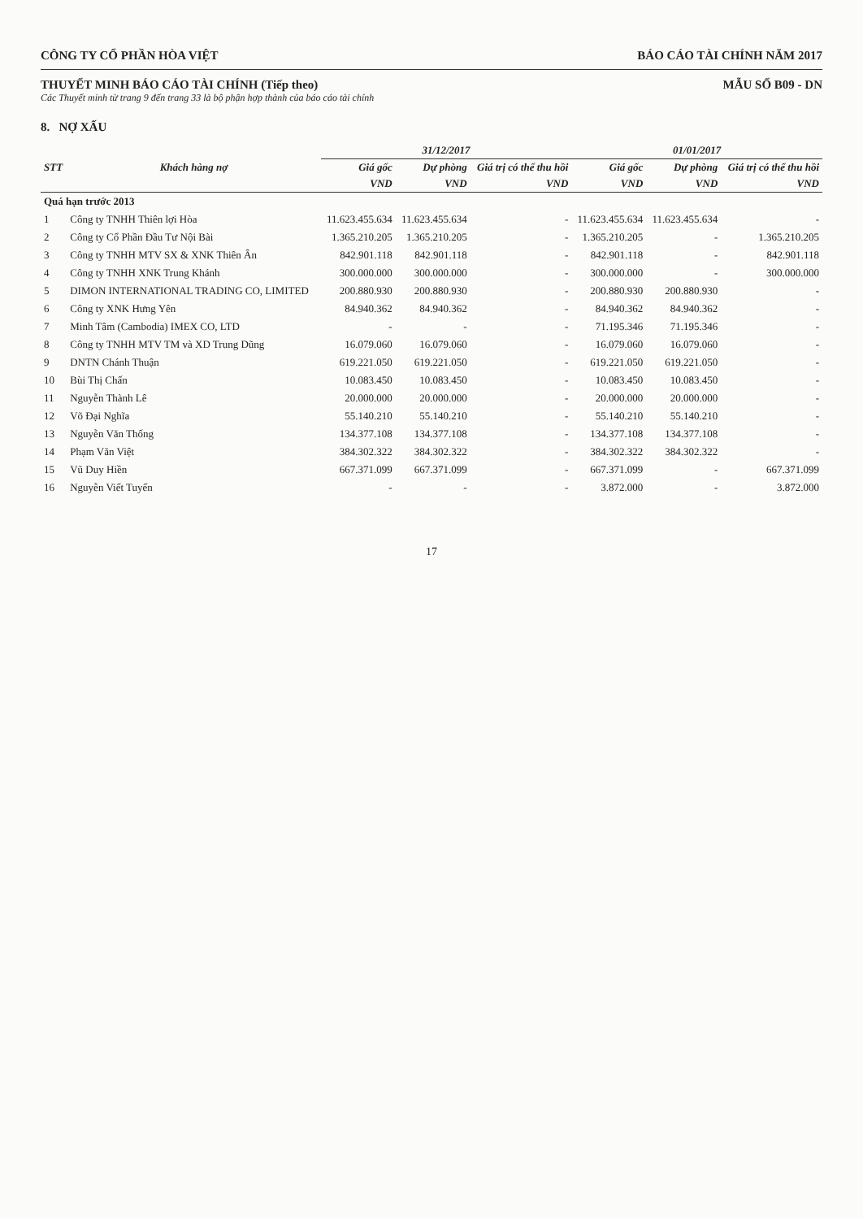CÔNG TY CỔ PHẦN HÒA VIỆT BÁO CÁO TÀI CHÍNH NĂM 2017
THUYẾT MINH BÁO CÁO TÀI CHÍNH (Tiếp theo)
Các Thuyết minh từ trang 9 đến trang 33 là bộ phận hợp thành của báo cáo tài chính
MẪU SỐ B09 - DN
8. NỢ XẤU
| | | 31/12/2017 | | | 01/01/2017 | | |
| --- | --- | --- | --- | --- | --- | --- | --- |
| STT | Khách hàng nợ | Giá gốc | Dự phòng | Giá trị có thể thu hồi | Giá gốc | Dự phòng | Giá trị có thể thu hồi |
| | | VND | VND | VND | VND | VND | VND |
| Quá hạn trước 2013 | | | | | | | |
| 1 | Công ty TNHH Thiên lợi Hòa | 11.623.455.634 | 11.623.455.634 | - | 11.623.455.634 | 11.623.455.634 | - |
| 2 | Công ty Cổ Phần Đầu Tư Nội Bài | 1.365.210.205 | 1.365.210.205 | - | 1.365.210.205 | - | 1.365.210.205 |
| 3 | Công ty TNHH MTV SX & XNK Thiên Ân | 842.901.118 | 842.901.118 | - | 842.901.118 | - | 842.901.118 |
| 4 | Công ty TNHH XNK Trung Khánh | 300.000.000 | 300.000.000 | - | 300.000.000 | - | 300.000.000 |
| 5 | DIMON INTERNATIONAL TRADING CO, LIMITED | 200.880.930 | 200.880.930 | - | 200.880.930 | 200.880.930 | - |
| 6 | Công ty XNK Hưng Yên | 84.940.362 | 84.940.362 | - | 84.940.362 | 84.940.362 | - |
| 7 | Minh Tâm (Cambodia) IMEX CO, LTD | - | - | - | 71.195.346 | 71.195.346 | - |
| 8 | Công ty TNHH MTV TM và XD Trung Dũng | 16.079.060 | 16.079.060 | - | 16.079.060 | 16.079.060 | - |
| 9 | DNTN Chánh Thuận | 619.221.050 | 619.221.050 | - | 619.221.050 | 619.221.050 | - |
| 10 | Bùi Thị Chấn | 10.083.450 | 10.083.450 | - | 10.083.450 | 10.083.450 | - |
| 11 | Nguyễn Thành Lê | 20.000.000 | 20.000.000 | - | 20.000.000 | 20.000.000 | - |
| 12 | Võ Đại Nghĩa | 55.140.210 | 55.140.210 | - | 55.140.210 | 55.140.210 | - |
| 13 | Nguyễn Văn Thống | 134.377.108 | 134.377.108 | - | 134.377.108 | 134.377.108 | - |
| 14 | Phạm Văn Việt | 384.302.322 | 384.302.322 | - | 384.302.322 | 384.302.322 | - |
| 15 | Vũ Duy Hiền | 667.371.099 | 667.371.099 | - | 667.371.099 | - | 667.371.099 |
| 16 | Nguyễn Viết Tuyến | - | - | - | 3.872.000 | - | 3.872.000 |
17